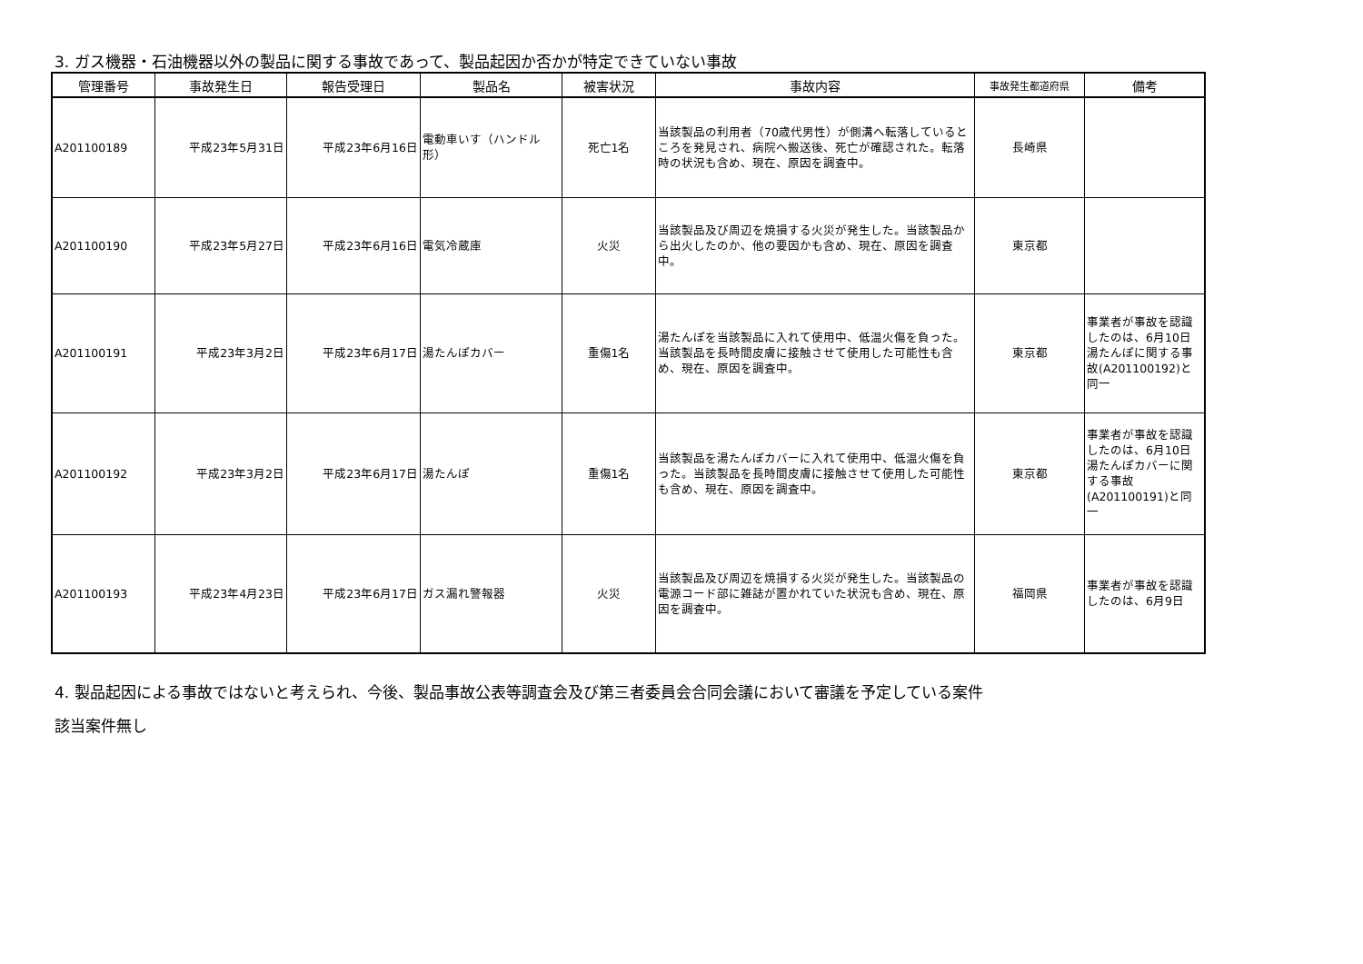3. ガス機器・石油機器以外の製品に関する事故であって、製品起因か否かが特定できていない事故
| 管理番号 | 事故発生日 | 報告受理日 | 製品名 | 被害状況 | 事故内容 | 事故発生都道府県 | 備考 |
| --- | --- | --- | --- | --- | --- | --- | --- |
| A201100189 | 平成23年5月31日 | 平成23年6月16日 | 電動車いす（ハンドル形） | 死亡1名 | 当該製品の利用者（70歳代男性）が側溝へ転落しているところを発見され、病院へ搬送後、死亡が確認された。転落時の状況も含め、現在、原因を調査中。 | 長崎県 | |
| A201100190 | 平成23年5月27日 | 平成23年6月16日 | 電気冷蔵庫 | 火災 | 当該製品及び周辺を焼損する火災が発生した。当該製品から出火したのか、他の要因かも含め、現在、原因を調査中。 | 東京都 | |
| A201100191 | 平成23年3月2日 | 平成23年6月17日 | 湯たんぽカバー | 重傷1名 | 湯たんぽを当該製品に入れて使用中、低温火傷を負った。当該製品を長時間皮膚に接触させて使用した可能性も含め、現在、原因を調査中。 | 東京都 | 事業者が事故を認識したのは、6月10日 湯たんぽに関する事故(A201100192)と同一 |
| A201100192 | 平成23年3月2日 | 平成23年6月17日 | 湯たんぽ | 重傷1名 | 当該製品を湯たんぽカバーに入れて使用中、低温火傷を負った。当該製品を長時間皮膚に接触させて使用した可能性も含め、現在、原因を調査中。 | 東京都 | 事業者が事故を認識したのは、6月10日 湯たんぽカバーに関する事故(A201100191)と同一 |
| A201100193 | 平成23年4月23日 | 平成23年6月17日 | ガス漏れ警報器 | 火災 | 当該製品及び周辺を焼損する火災が発生した。当該製品の電源コード部に雑誌が置かれていた状況も含め、現在、原因を調査中。 | 福岡県 | 事業者が事故を認識したのは、6月9日 |
4. 製品起因による事故ではないと考えられ、今後、製品事故公表等調査会及び第三者委員会合同会議において審議を予定している案件
該当案件無し